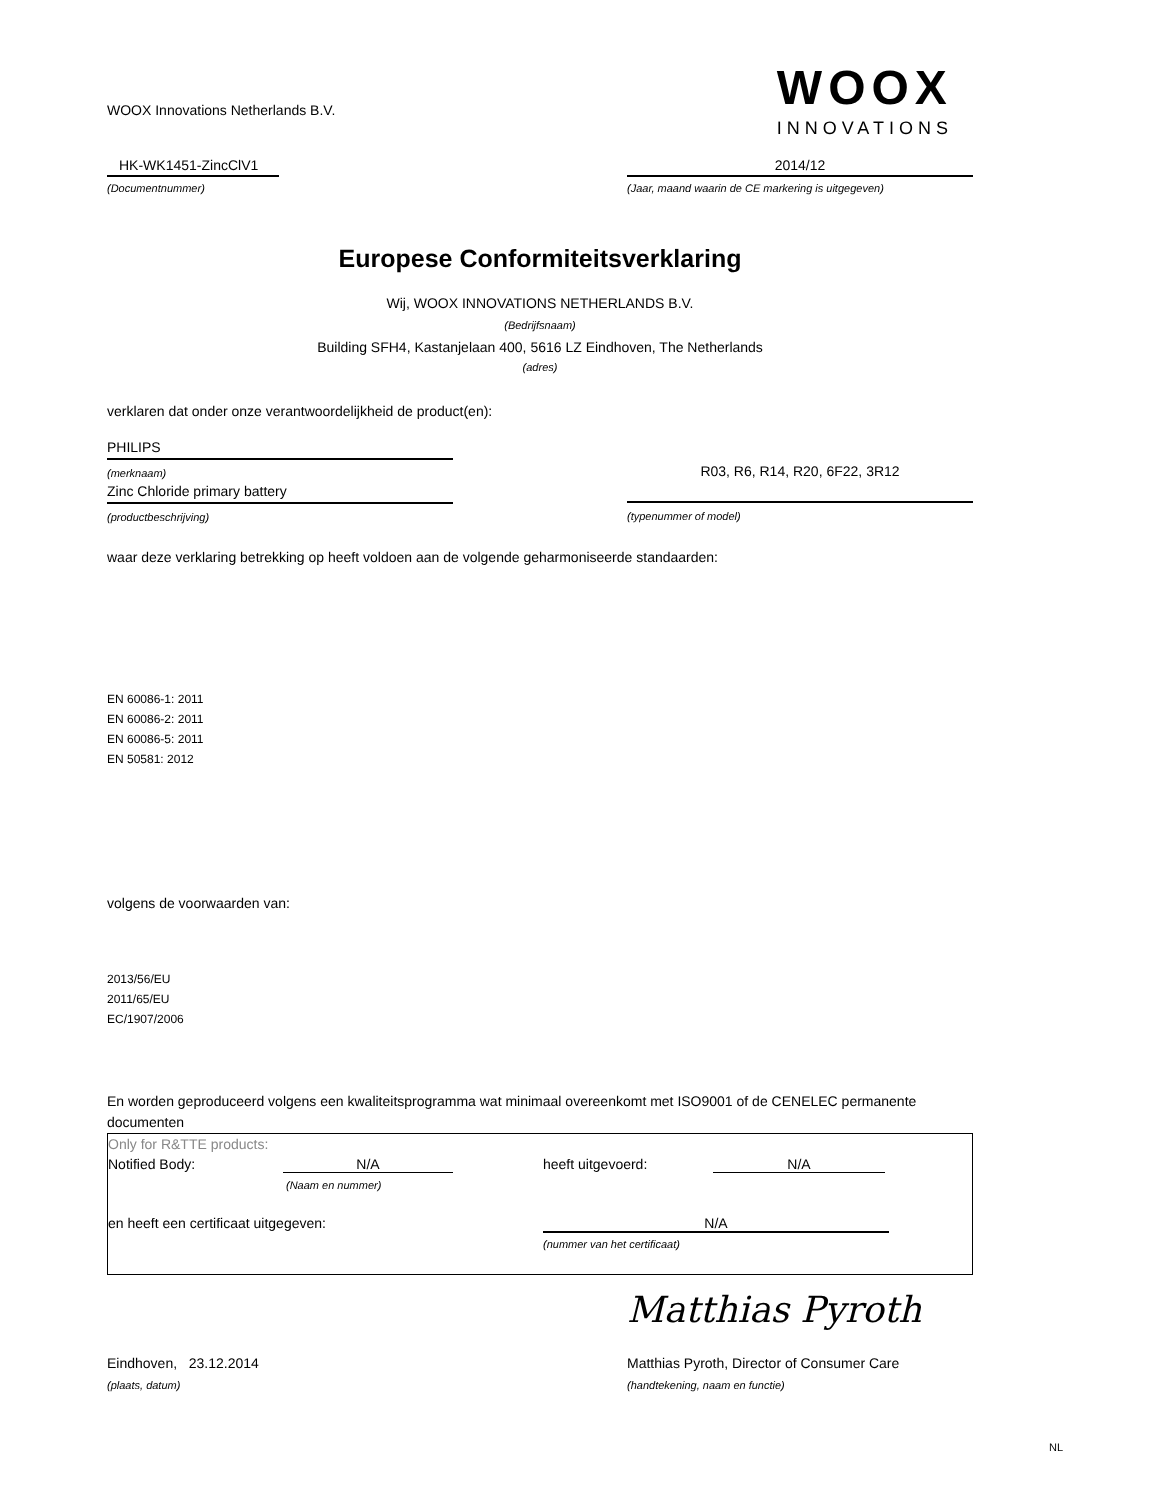WOOX Innovations Netherlands B.V.
WOOX
INNOVATIONS
HK-WK1451-ZincClV1
(Documentnummer)
2014/12
(Jaar, maand waarin de CE markering is uitgegeven)
Europese Conformiteitsverklaring
Wij, WOOX INNOVATIONS NETHERLANDS B.V.
(Bedrijfsnaam)
Building SFH4, Kastanjelaan 400, 5616 LZ Eindhoven, The Netherlands
(adres)
verklaren dat onder onze verantwoordelijkheid de product(en):
PHILIPS
(merknaam)
Zinc Chloride primary battery
(productbeschrijving)
R03, R6, R14, R20, 6F22, 3R12
(typenummer of model)
waar deze verklaring betrekking op heeft voldoen aan de volgende geharmoniseerde standaarden:
EN 60086-1: 2011
EN 60086-2: 2011
EN 60086-5: 2011
EN 50581: 2012
volgens de voorwaarden van:
2013/56/EU
2011/65/EU
EC/1907/2006
En worden geproduceerd volgens een kwaliteitsprogramma wat minimaal overeenkomt met ISO9001 of de CENELEC permanente documenten
Only for R&TTE products:
Notified Body: N/A heeft uitgevoerd: N/A
(Naam en nummer)
en heeft een certificaat uitgegeven: N/A
(nummer van het certificaat)
Matthias Pyroth
Eindhoven, 23.12.2014 Matthias Pyroth, Director of Consumer Care
(plaats, datum) (handtekening, naam en functie)
NL